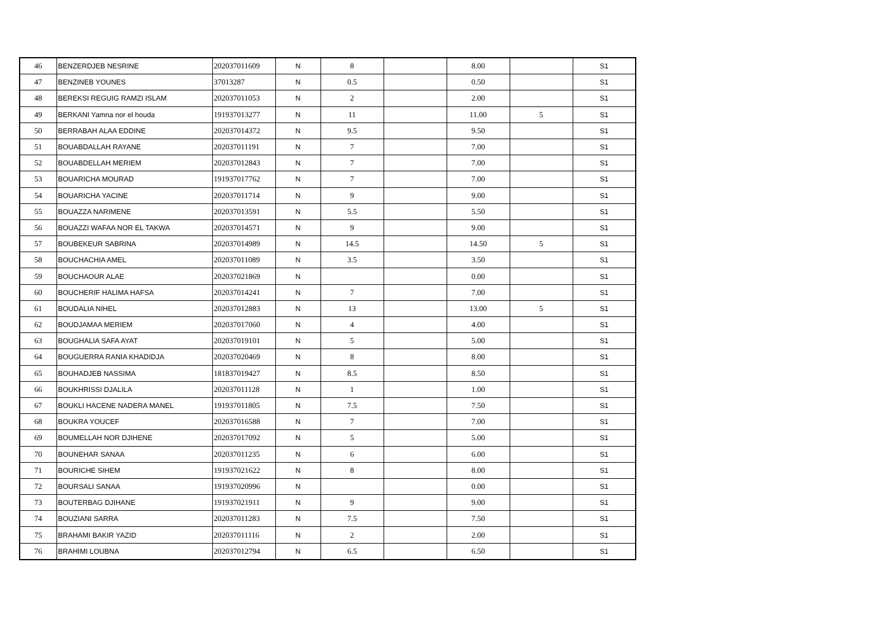| 46 | BENZERDJEB NESRINE | 202037011609 | N | 8 | | 8.00 | | S1 |
| 47 | BENZINEB YOUNES | 37013287 | N | 0.5 | | 0.50 | | S1 |
| 48 | BEREKSI REGUIG RAMZI ISLAM | 202037011053 | N | 2 | | 2.00 | | S1 |
| 49 | BERKANI Yamna nor el houda | 191937013277 | N | 11 | | 11.00 | 5 | S1 |
| 50 | BERRABAH ALAA EDDINE | 202037014372 | N | 9.5 | | 9.50 | | S1 |
| 51 | BOUABDALLAH RAYANE | 202037011191 | N | 7 | | 7.00 | | S1 |
| 52 | BOUABDELLAH MERIEM | 202037012843 | N | 7 | | 7.00 | | S1 |
| 53 | BOUARICHA MOURAD | 191937017762 | N | 7 | | 7.00 | | S1 |
| 54 | BOUARICHA YACINE | 202037011714 | N | 9 | | 9.00 | | S1 |
| 55 | BOUAZZA NARIMENE | 202037013591 | N | 5.5 | | 5.50 | | S1 |
| 56 | BOUAZZI WAFAA NOR EL TAKWA | 202037014571 | N | 9 | | 9.00 | | S1 |
| 57 | BOUBEKEUR SABRINA | 202037014989 | N | 14.5 | | 14.50 | 5 | S1 |
| 58 | BOUCHACHIA AMEL | 202037011089 | N | 3.5 | | 3.50 | | S1 |
| 59 | BOUCHAOUR ALAE | 202037021869 | N | | | 0.00 | | S1 |
| 60 | BOUCHERIF HALIMA HAFSA | 202037014241 | N | 7 | | 7.00 | | S1 |
| 61 | BOUDALIA NIHEL | 202037012883 | N | 13 | | 13.00 | 5 | S1 |
| 62 | BOUDJAMAA MERIEM | 202037017060 | N | 4 | | 4.00 | | S1 |
| 63 | BOUGHALIA SAFA AYAT | 202037019101 | N | 5 | | 5.00 | | S1 |
| 64 | BOUGUERRA RANIA KHADIDJA | 202037020469 | N | 8 | | 8.00 | | S1 |
| 65 | BOUHADJEB NASSIMA | 181837019427 | N | 8.5 | | 8.50 | | S1 |
| 66 | BOUKHRISSI DJALILA | 202037011128 | N | 1 | | 1.00 | | S1 |
| 67 | BOUKLI HACENE NADERA MANEL | 191937011805 | N | 7.5 | | 7.50 | | S1 |
| 68 | BOUKRA YOUCEF | 202037016588 | N | 7 | | 7.00 | | S1 |
| 69 | BOUMELLAH NOR DJIHENE | 202037017092 | N | 5 | | 5.00 | | S1 |
| 70 | BOUNEHAR SANAA | 202037011235 | N | 6 | | 6.00 | | S1 |
| 71 | BOURICHE SIHEM | 191937021622 | N | 8 | | 8.00 | | S1 |
| 72 | BOURSALI SANAA | 191937020996 | N | | | 0.00 | | S1 |
| 73 | BOUTERBAG DJIHANE | 191937021911 | N | 9 | | 9.00 | | S1 |
| 74 | BOUZIANI SARRA | 202037011283 | N | 7.5 | | 7.50 | | S1 |
| 75 | BRAHAMI BAKIR YAZID | 202037011116 | N | 2 | | 2.00 | | S1 |
| 76 | BRAHIMI LOUBNA | 202037012794 | N | 6.5 | | 6.50 | | S1 |